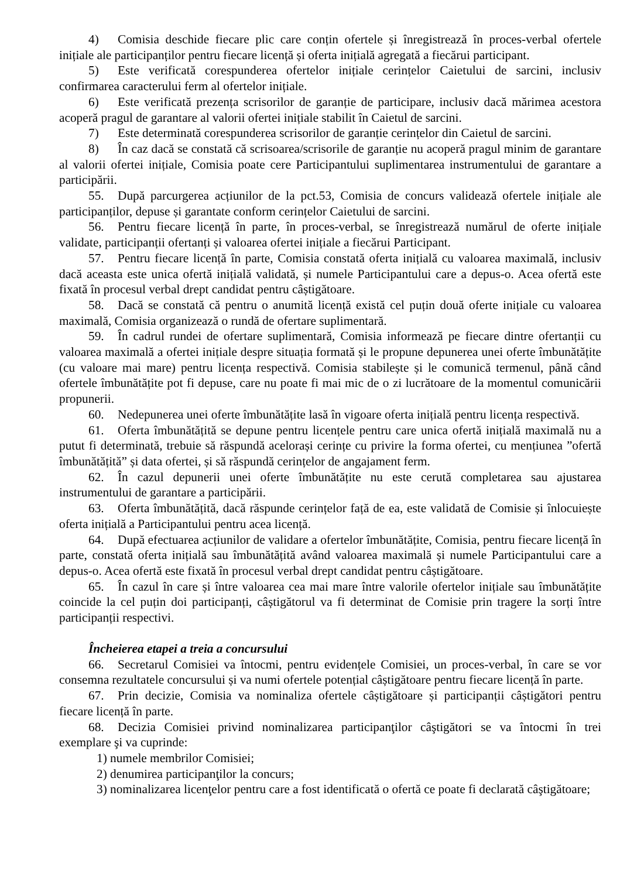4) Comisia deschide fiecare plic care conțin ofertele și înregistrează în proces-verbal ofertele inițiale ale participanților pentru fiecare licență și oferta inițială agregată a fiecărui participant.
5) Este verificată corespunderea ofertelor inițiale cerințelor Caietului de sarcini, inclusiv confirmarea caracterului ferm al ofertelor inițiale.
6) Este verificată prezența scrisorilor de garanție de participare, inclusiv dacă mărimea acestora acoperă pragul de garantare al valorii ofertei inițiale stabilit în Caietul de sarcini.
7) Este determinată corespunderea scrisorilor de garanție cerințelor din Caietul de sarcini.
8) În caz dacă se constată că scrisoarea/scrisorile de garanție nu acoperă pragul minim de garantare al valorii ofertei inițiale, Comisia poate cere Participantului suplimentarea instrumentului de garantare a participării.
55. După parcurgerea acțiunilor de la pct.53, Comisia de concurs validează ofertele inițiale ale participanților, depuse și garantate conform cerințelor Caietului de sarcini.
56. Pentru fiecare licență în parte, în proces-verbal, se înregistrează numărul de oferte inițiale validate, participanții ofertanți și valoarea ofertei inițiale a fiecărui Participant.
57. Pentru fiecare licență în parte, Comisia constată oferta inițială cu valoarea maximală, inclusiv dacă aceasta este unica ofertă inițială validată, și numele Participantului care a depus-o. Acea ofertă este fixată în procesul verbal drept candidat pentru câștigătoare.
58. Dacă se constată că pentru o anumită licență există cel puțin două oferte inițiale cu valoarea maximală, Comisia organizează o rundă de ofertare suplimentară.
59. În cadrul rundei de ofertare suplimentară, Comisia informează pe fiecare dintre ofertanții cu valoarea maximală a ofertei inițiale despre situația formată și le propune depunerea unei oferte îmbunătățite (cu valoare mai mare) pentru licența respectivă. Comisia stabilește și le comunică termenul, până când ofertele îmbunătățite pot fi depuse, care nu poate fi mai mic de o zi lucrătoare de la momentul comunicării propunerii.
60. Nedepunerea unei oferte îmbunătățite lasă în vigoare oferta inițială pentru licența respectivă.
61. Oferta îmbunătățită se depune pentru licențele pentru care unica ofertă inițială maximală nu a putut fi determinată, trebuie să răspundă acelorași cerințe cu privire la forma ofertei, cu mențiunea ”ofertă îmbunătățită” și data ofertei, și să răspundă cerințelor de angajament ferm.
62. În cazul depunerii unei oferte îmbunătățite nu este cerută completarea sau ajustarea instrumentului de garantare a participării.
63. Oferta îmbunătățită, dacă răspunde cerințelor față de ea, este validată de Comisie și înlocuiește oferta inițială a Participantului pentru acea licență.
64. După efectuarea acțiunilor de validare a ofertelor îmbunătățite, Comisia, pentru fiecare licență în parte, constată oferta inițială sau îmbunătățită având valoarea maximală și numele Participantului care a depus-o. Acea ofertă este fixată în procesul verbal drept candidat pentru câștigătoare.
65. În cazul în care și între valoarea cea mai mare între valorile ofertelor inițiale sau îmbunătățite coincide la cel puțin doi participanți, câștigătorul va fi determinat de Comisie prin tragere la sorți între participanții respectivi.
Încheierea etapei a treia a concursului
66. Secretarul Comisiei va întocmi, pentru evidențele Comisiei, un proces-verbal, în care se vor consemna rezultatele concursului și va numi ofertele potențial câștigătoare pentru fiecare licență în parte.
67. Prin decizie, Comisia va nominaliza ofertele câștigătoare și participanții câștigători pentru fiecare licență în parte.
68. Decizia Comisiei privind nominalizarea participanţilor câştigători se va întocmi în trei exemplare şi va cuprinde:
1) numele membrilor Comisiei;
2) denumirea participanţilor la concurs;
3) nominalizarea licenţelor pentru care a fost identificată o ofertă ce poate fi declarată câştigătoare;